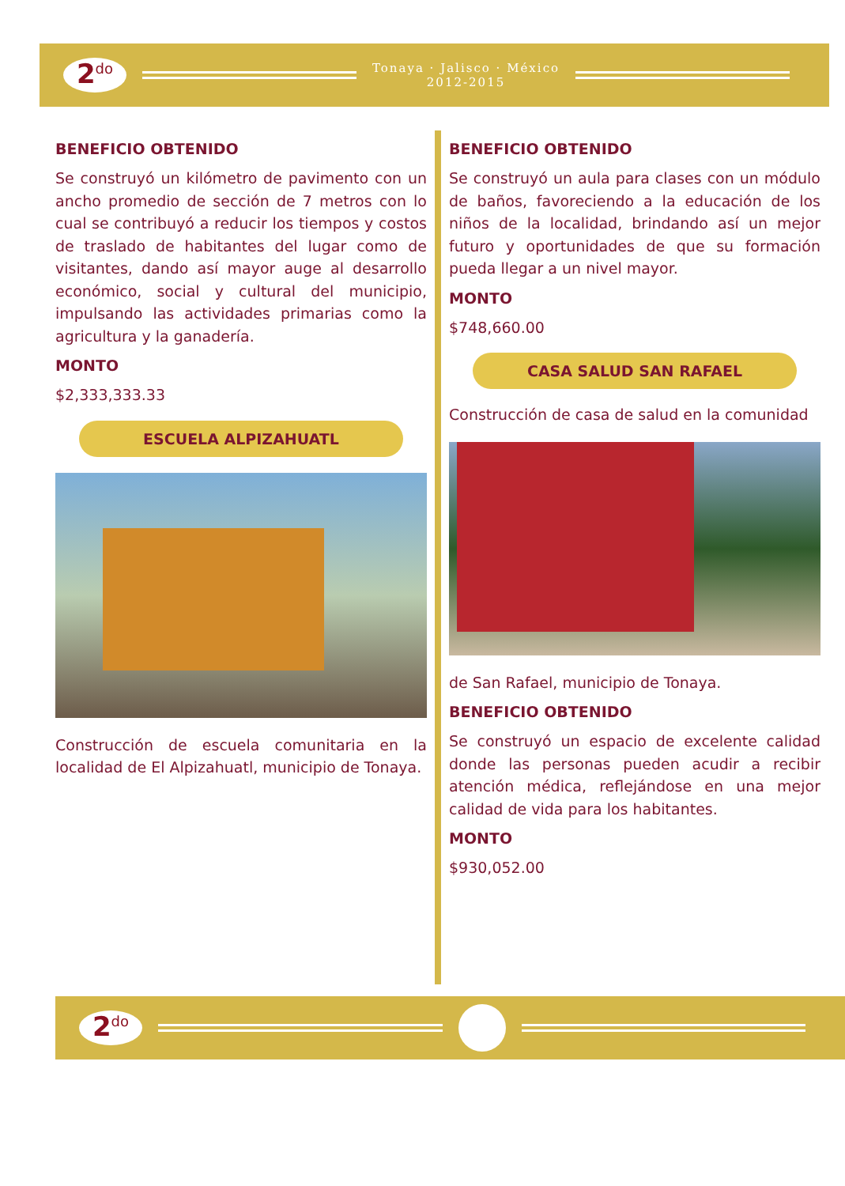2<sup>do</sup>
Tonaya · Jalisco · México
2012-2015
BENEFICIO OBTENIDO
Se construyó un kilómetro de pavimento con un ancho promedio de sección de 7 metros con lo cual se contribuyó a reducir los tiempos y costos de traslado de habitantes del lugar como de visitantes, dando así mayor auge al desarrollo económico, social y cultural del municipio, impulsando las actividades primarias como la agricultura y la ganadería.
MONTO
$2,333,333.33
ESCUELA ALPIZAHUATL
Construcción de escuela comunitaria en la localidad de El Alpizahuatl, municipio de Tonaya.
BENEFICIO OBTENIDO
Se construyó un aula para clases con un módulo de baños, favoreciendo a la educación de los niños de la localidad, brindando así un mejor futuro y oportunidades de que su formación pueda llegar a un nivel mayor.
MONTO
$748,660.00
CASA SALUD SAN RAFAEL
Construcción de casa de salud en la comunidad
de San Rafael, municipio de Tonaya.
BENEFICIO OBTENIDO
Se construyó un espacio de excelente calidad donde las personas pueden acudir a recibir atención médica, reflejándose en una mejor calidad de vida para los habitantes.
MONTO
$930,052.00
2<sup>do</sup>